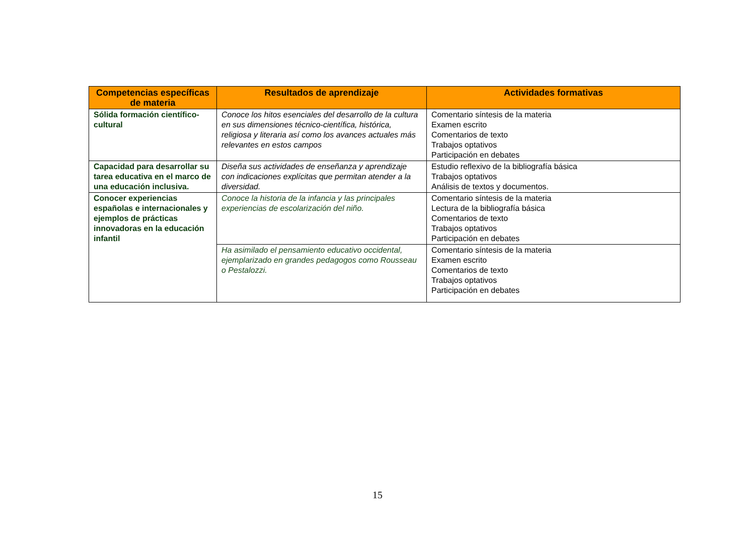| Competencias específicas de materia | Resultados de aprendizaje | Actividades formativas |
| --- | --- | --- |
| Sólida formación científico-cultural | Conoce los hitos esenciales del desarrollo de la cultura en sus dimensiones técnico-científica, histórica, religiosa y literaria así como los avances actuales más relevantes en estos campos | Comentario síntesis de la materia Examen escrito Comentarios de texto Trabajos optativos Participación en debates |
| Capacidad para desarrollar su tarea educativa en el marco de una educación inclusiva. | Diseña sus actividades de enseñanza y aprendizaje con indicaciones explícitas que permitan atender a la diversidad. | Estudio reflexivo de la bibliografía básica Trabajos optativos Análisis de textos y documentos. |
| Conocer experiencias españolas e internacionales y ejemplos de prácticas innovadoras en la educación infantil | Conoce la historia de la infancia y las principales experiencias de escolarización del niño. | Comentario síntesis de la materia Lectura de la bibliografía básica Comentarios de texto Trabajos optativos Participación en debates |
| | Ha asimilado el pensamiento educativo occidental, ejemplarizado en grandes pedagogos como Rousseau o Pestalozzi. | Comentario síntesis de la materia Examen escrito Comentarios de texto Trabajos optativos Participación en debates |
15